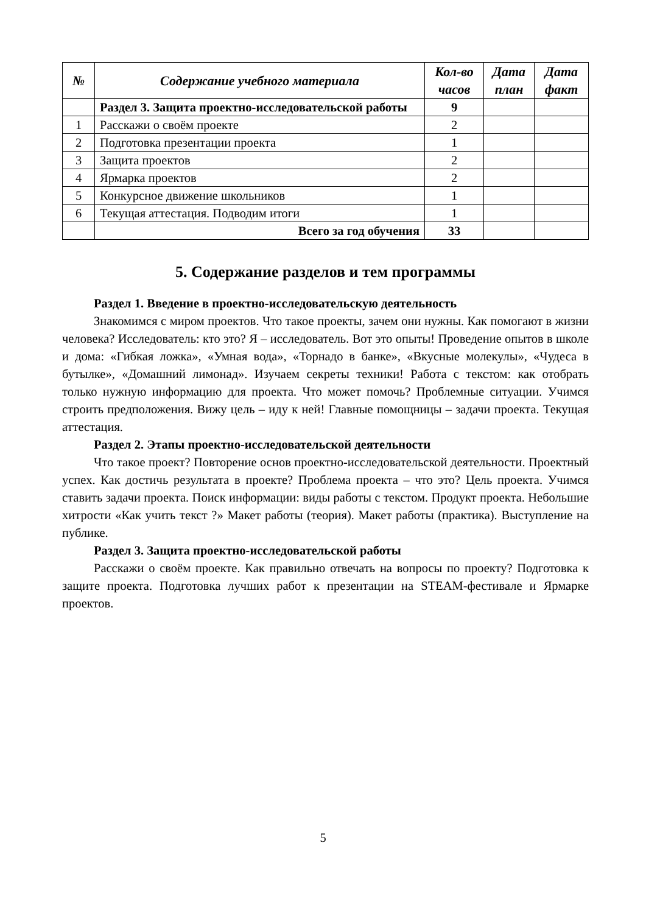| № | Содержание учебного материала | Кол-во часов | Дата план | Дата факт |
| --- | --- | --- | --- | --- |
| | Раздел 3. Защита проектно-исследовательской работы | 9 | | |
| 1 | Расскажи о своём проекте | 2 | | |
| 2 | Подготовка презентации проекта | 1 | | |
| 3 | Защита проектов | 2 | | |
| 4 | Ярмарка проектов | 2 | | |
| 5 | Конкурсное движение школьников | 1 | | |
| 6 | Текущая аттестация. Подводим итоги | 1 | | |
| | Всего за год обучения | 33 | | |
5. Содержание разделов и тем программы
Раздел 1. Введение в проектно-исследовательскую деятельность
Знакомимся с миром проектов. Что такое проекты, зачем они нужны. Как помогают в жизни человека? Исследователь: кто это? Я – исследователь. Вот это опыты! Проведение опытов в школе и дома: «Гибкая ложка», «Умная вода», «Торнадо в банке», «Вкусные молекулы», «Чудеса в бутылке», «Домашний лимонад». Изучаем секреты техники! Работа с текстом: как отобрать только нужную информацию для проекта. Что может помочь? Проблемные ситуации. Учимся строить предположения. Вижу цель – иду к ней! Главные помощницы – задачи проекта. Текущая аттестация.
Раздел 2. Этапы проектно-исследовательской деятельности
Что такое проект? Повторение основ проектно-исследовательской деятельности. Проектный успех. Как достичь результата в проекте? Проблема проекта – что это? Цель проекта. Учимся ставить задачи проекта. Поиск информации: виды работы с текстом. Продукт проекта. Небольшие хитрости «Как учить текст ?» Макет работы (теория). Макет работы (практика). Выступление на публике.
Раздел 3. Защита проектно-исследовательской работы
Расскажи о своём проекте. Как правильно отвечать на вопросы по проекту? Подготовка к защите проекта. Подготовка лучших работ к презентации на STEAM-фестивале и Ярмарке проектов.
5